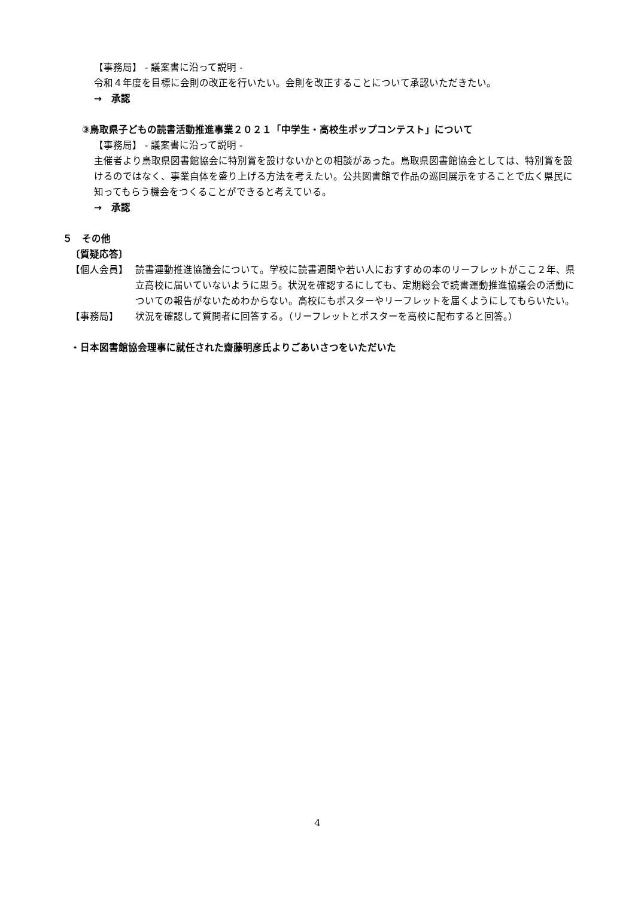【事務局】 - 議案書に沿って説明 -
令和４年度を目標に会則の改正を行いたい。会則を改正することについて承認いただきたい。
→　承認
③鳥取県子どもの読書活動推進事業２０２１「中学生・高校生ポップコンテスト」について
【事務局】 - 議案書に沿って説明 -
主催者より鳥取県図書館協会に特別賞を設けないかとの相談があった。鳥取県図書館協会としては、特別賞を設けるのではなく、事業自体を盛り上げる方法を考えたい。公共図書館で作品の巡回展示をすることで広く県民に知ってもらう機会をつくることができると考えている。
→　承認
５　その他
〔質疑応答〕
【個人会員】
読書運動推進協議会について。学校に読書週間や若い人におすすめの本のリーフレットがここ２年、県立高校に届いていないように思う。状況を確認するにしても、定期総会で読書運動推進協議会の活動についての報告がないためわからない。高校にもポスターやリーフレットを届くようにしてもらいたい。
【事務局】
状況を確認して質問者に回答する。（リーフレットとポスターを高校に配布すると回答。）
・日本図書館協会理事に就任された齋藤明彦氏よりごあいさつをいただいた
4